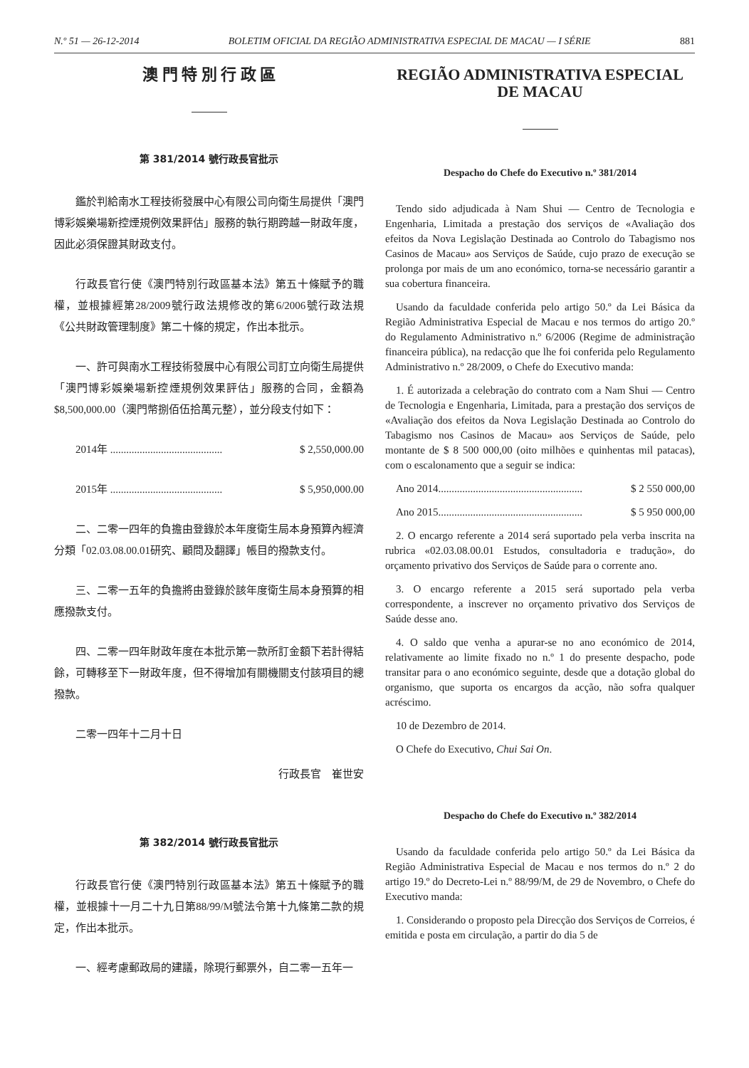N.º 51 — 26-12-2014 BOLETIM OFICIAL DA REGIÃO ADMINISTRATIVA ESPECIAL DE MACAU — I SÉRIE 881
澳 門 特 別 行 政 區
第 381/2014 號行政長官批示
鑑於判給南水工程技術發展中心有限公司向衛生局提供「澳門博彩娛樂場新控煙規例效果評估」服務的執行期跨越一財政年度，因此必須保證其財政支付。
行政長官行使《澳門特別行政區基本法》第五十條賦予的職權，並根據經第28/2009號行政法規修改的第6/2006號行政法規《公共財政管理制度》第二十條的規定，作出本批示。
一、許可與南水工程技術發展中心有限公司訂立向衛生局提供「澳門博彩娛樂場新控煙規例效果評估」服務的合同，金額為$8,500,000.00（澳門幣捌佰伍拾萬元整），並分段支付如下：
2014年 .......................................... $ 2,550,000.00
2015年 .......................................... $ 5,950,000.00
二、二零一四年的負擔由登錄於本年度衛生局本身預算內經濟分類「02.03.08.00.01研究、顧問及翻譯」帳目的撥款支付。
三、二零一五年的負擔將由登錄於該年度衛生局本身預算的相應撥款支付。
四、二零一四年財政年度在本批示第一款所訂金額下若計得結餘，可轉移至下一財政年度，但不得增加有關機關支付該項目的總撥款。
二零一四年十二月十日
行政長官　崔世安
第 382/2014 號行政長官批示
行政長官行使《澳門特別行政區基本法》第五十條賦予的職權，並根據十一月二十九日第88/99/M號法令第十九條第二款的規定，作出本批示。
一、經考慮郵政局的建議，除現行郵票外，自二零一五年一
REGIÃO ADMINISTRATIVA ESPECIAL
DE MACAU
Despacho do Chefe do Executivo n.º 381/2014
Tendo sido adjudicada à Nam Shui — Centro de Tecnologia e Engenharia, Limitada a prestação dos serviços de «Avaliação dos efeitos da Nova Legislação Destinada ao Controlo do Tabagismo nos Casinos de Macau» aos Serviços de Saúde, cujo prazo de execução se prolonga por mais de um ano económico, torna-se necessário garantir a sua cobertura financeira.
Usando da faculdade conferida pelo artigo 50.º da Lei Básica da Região Administrativa Especial de Macau e nos termos do artigo 20.º do Regulamento Administrativo n.º 6/2006 (Regime de administração financeira pública), na redacção que lhe foi conferida pelo Regulamento Administrativo n.º 28/2009, o Chefe do Executivo manda:
1. É autorizada a celebração do contrato com a Nam Shui — Centro de Tecnologia e Engenharia, Limitada, para a prestação dos serviços de «Avaliação dos efeitos da Nova Legislação Destinada ao Controlo do Tabagismo nos Casinos de Macau» aos Serviços de Saúde, pelo montante de $ 8 500 000,00 (oito milhões e quinhentas mil patacas), com o escalonamento que a seguir se indica:
Ano 2014...................................................... $ 2 550 000,00
Ano 2015...................................................... $ 5 950 000,00
2. O encargo referente a 2014 será suportado pela verba inscrita na rubrica «02.03.08.00.01 Estudos, consultadoria e tradução», do orçamento privativo dos Serviços de Saúde para o corrente ano.
3. O encargo referente a 2015 será suportado pela verba correspondente, a inscrever no orçamento privativo dos Serviços de Saúde desse ano.
4. O saldo que venha a apurar-se no ano económico de 2014, relativamente ao limite fixado no n.º 1 do presente despacho, pode transitar para o ano económico seguinte, desde que a dotação global do organismo, que suporta os encargos da acção, não sofra qualquer acréscimo.
10 de Dezembro de 2014.
O Chefe do Executivo, Chui Sai On.
Despacho do Chefe do Executivo n.º 382/2014
Usando da faculdade conferida pelo artigo 50.º da Lei Básica da Região Administrativa Especial de Macau e nos termos do n.º 2 do artigo 19.º do Decreto-Lei n.º 88/99/M, de 29 de Novembro, o Chefe do Executivo manda:
1. Considerando o proposto pela Direcção dos Serviços de Correios, é emitida e posta em circulação, a partir do dia 5 de